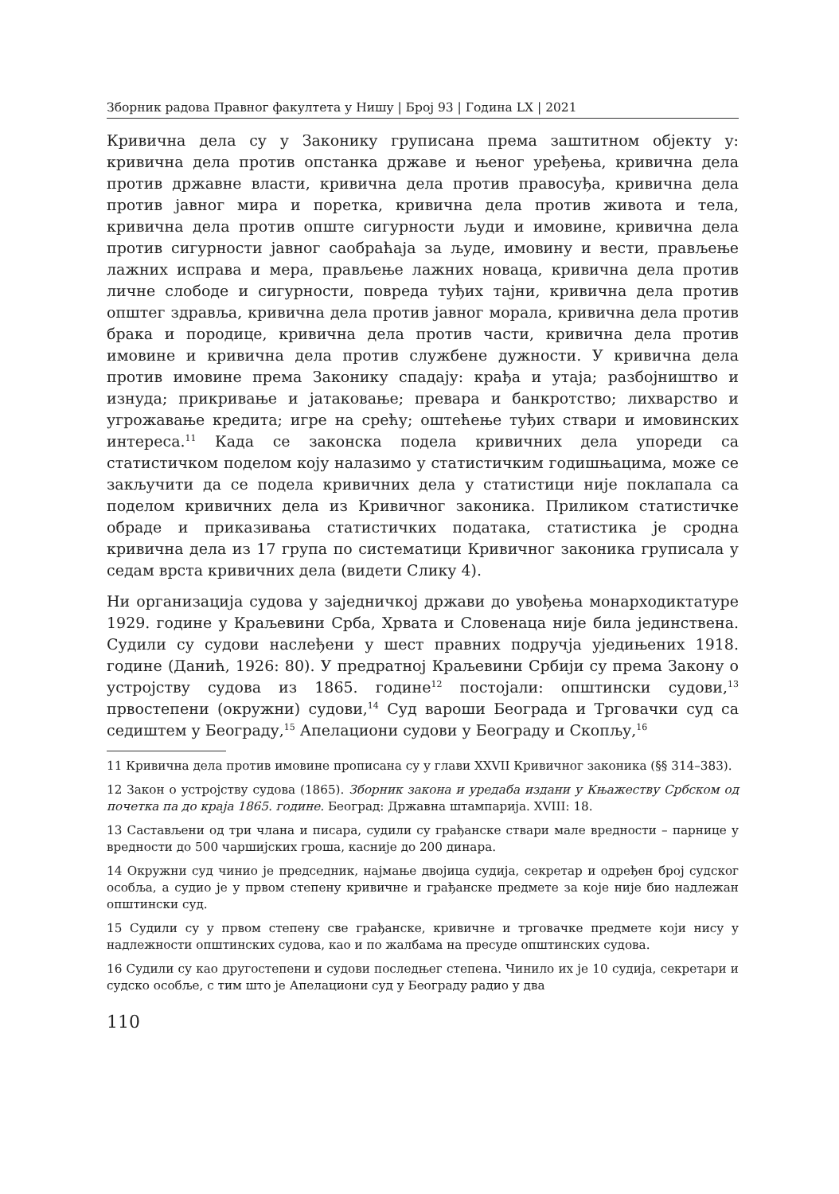Зборник радова Правног факултета у Нишу | Број 93 | Година LX | 2021
Кривична дела су у Законику груписана према заштитном објекту у: кривична дела против опстанка државе и њеног уређења, кривична дела против државне власти, кривична дела против правосуђа, кривична дела против јавног мира и поретка, кривична дела против живота и тела, кривична дела против опште сигурности људи и имовине, кривична дела против сигурности јавног саобраћаја за људе, имовину и вести, прављење лажних исправа и мера, прављење лажних новаца, кривична дела против личне слободе и сигурности, повреда туђих тајни, кривична дела против општег здравља, кривична дела против јавног морала, кривична дела против брака и породице, кривична дела против части, кривична дела против имовине и кривична дела против службене дужности. У кривична дела против имовине према Законику спадају: крађа и утаја; разбојништво и изнуда; прикривање и јатаковање; превара и банкротство; лихварство и угрожавање кредита; игре на срећу; оштећење туђих ствари и имовинских интереса.<sup>11</sup> Када се законска подела кривичних дела упореди са статистичком поделом коју налазимо у статистичким годишњацима, може се закључити да се подела кривичних дела у статистици није поклапала са поделом кривичних дела из Кривичног законика. Приликом статистичке обраде и приказивања статистичких података, статистика је сродна кривична дела из 17 група по систематици Кривичног законика груписала у седам врста кривичних дела (видети Слику 4).
Ни организација судова у заједничкој држави до увођења монарходиктатуре 1929. године у Краљевини Срба, Хрвата и Словенаца није била јединствена. Судили су судови наслеђени у шест правних подручја уједињених 1918. године (Данић, 1926: 80). У предратној Краљевини Србији су према Закону о устројству судова из 1865. године<sup>12</sup> постојали: општински судови,<sup>13</sup> првостепени (окружни) судови,<sup>14</sup> Суд вароши Београда и Трговачки суд са седиштем у Београду,<sup>15</sup> Апелациони судови у Београду и Скопљу,<sup>16</sup>
11 Кривична дела против имовине прописана су у глави XXVII Кривичног законика (§§ 314–383).
12 Закон о устројству судова (1865). Зборник закона и уредаба издани у Књажеству Србском од почетка па до краја 1865. године. Београд: Државна штампарија. XVIII: 18.
13 Састављени од три члана и писара, судили су грађанске ствари мале вредности – парнице у вредности до 500 чаршијских гроша, касније до 200 динара.
14 Окружни суд чинио је председник, најмање двојица судија, секретар и одређен број судског особља, а судио је у првом степену кривичне и грађанске предмете за које није био надлежан општински суд.
15 Судили су у првом степену све грађанске, кривичне и трговачке предмете који нису у надлежности општинских судова, као и по жалбама на пресуде општинских судова.
16 Судили су као другостепени и судови последњег степена. Чинило их је 10 судија, секретари и судско особље, с тим што је Апелациони суд у Београду радио у два
110